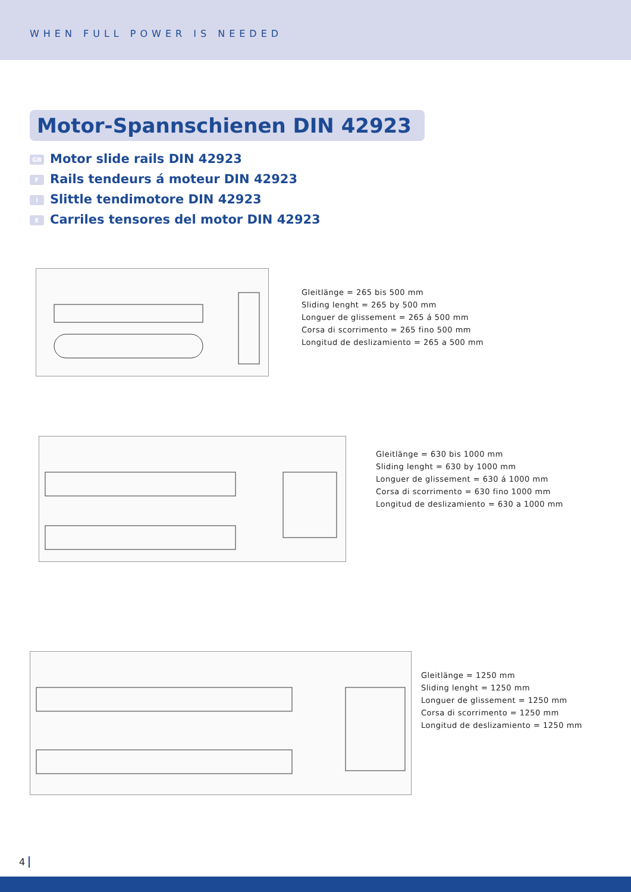WHEN FULL POWER IS NEEDED
Motor-Spannschienen DIN 42923
GB Motor slide rails DIN 42923
F Rails tendeurs á moteur DIN 42923
I Slittle tendimotore DIN 42923
E Carriles tensores del motor DIN 42923
Gleitlänge = 265 bis 500 mm
Sliding lenght = 265 by 500 mm
Longuer de glissement = 265 á 500 mm
Corsa di scorrimento = 265 fino 500 mm
Longitud de deslizamiento = 265 a 500 mm
Gleitlänge = 630 bis 1000 mm
Sliding lenght = 630 by 1000 mm
Longuer de glissement = 630 á 1000 mm
Corsa di scorrimento = 630 fino 1000 mm
Longitud de deslizamiento = 630 a 1000 mm
Gleitlänge = 1250 mm
Sliding lenght = 1250 mm
Longuer de glissement = 1250 mm
Corsa di scorrimento = 1250 mm
Longitud de deslizamiento = 1250 mm
4